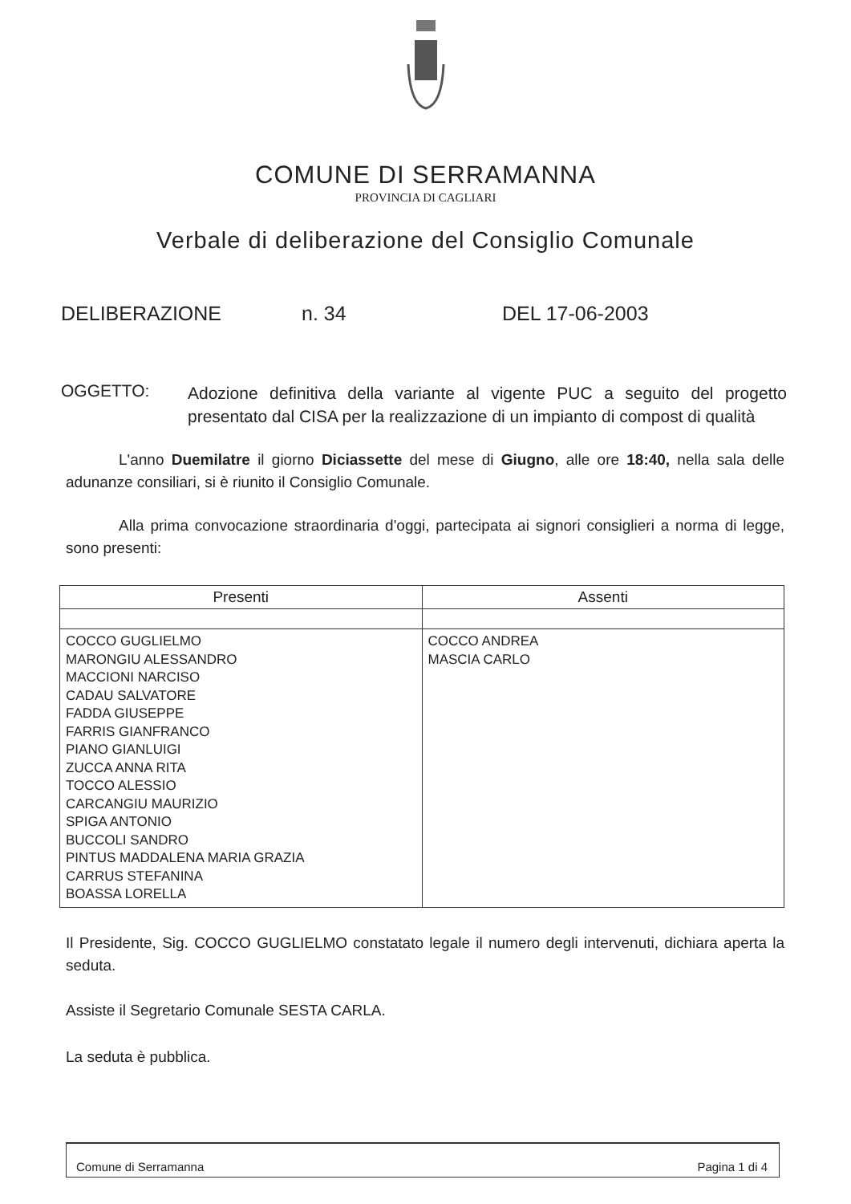COMUNE DI SERRAMANNA
PROVINCIA DI CAGLIARI
Verbale di deliberazione del Consiglio Comunale
DELIBERAZIONE n. 34 DEL 17-06-2003
OGGETTO:
Adozione definitiva della variante al vigente PUC a seguito del progetto presentato dal CISA per la realizzazione di un impianto di compost di qualità
L'anno Duemilatre il giorno Diciassette del mese di Giugno, alle ore 18:40, nella sala delle adunanze consiliari, si è riunito il Consiglio Comunale.
Alla prima convocazione straordinaria d'oggi, partecipata ai signori consiglieri a norma di legge, sono presenti:
| Presenti | Assenti |
| --- | --- |
| COCCO GUGLIELMO MARONGIU ALESSANDRO MACCIONI NARCISO CADAU SALVATORE FADDA GIUSEPPE FARRIS GIANFRANCO PIANO GIANLUIGI ZUCCA ANNA RITA TOCCO ALESSIO CARCANGIU MAURIZIO SPIGA ANTONIO BUCCOLI SANDRO PINTUS MADDALENA MARIA GRAZIA CARRUS STEFANINA BOASSA LORELLA | COCCO ANDREA MASCIA CARLO |
Il Presidente, Sig. COCCO GUGLIELMO constatato legale il numero degli intervenuti, dichiara aperta la seduta.
Assiste il Segretario Comunale SESTA CARLA.
La seduta è pubblica.
Comune di Serramanna Pagina 1 di 4